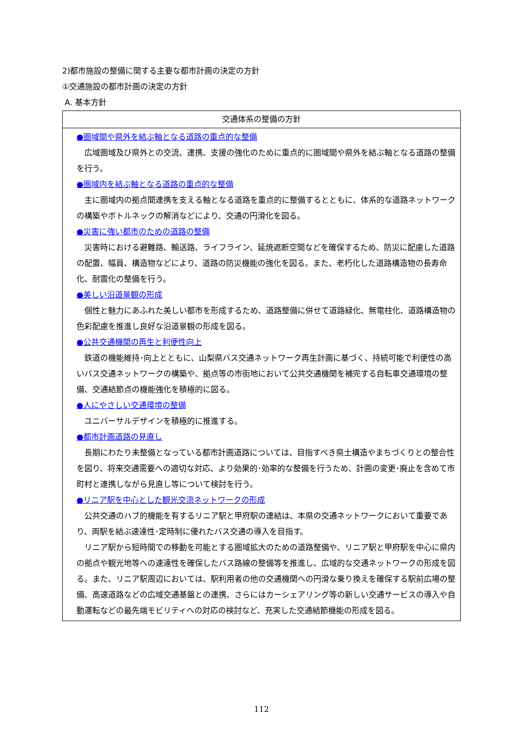2)都市施設の整備に関する主要な都市計画の決定の方針
①交通施設の都市計画の決定の方針
A. 基本方針
| 交通体系の整備の方針 |
| --- |
| ●圏域間や県外を結ぶ軸となる道路の重点的な整備 広域圏域及び県外との交流、連携、支援の強化のために重点的に圏域間や県外を結ぶ軸となる道路の整備を行う。 ●圏域内を結ぶ軸となる道路の重点的な整備 主に圏域内の拠点間連携を支える軸となる道路を重点的に整備するとともに、体系的な道路ネットワークの構築やボトルネックの解消などにより、交通の円滑化を図る。 ●災害に強い都市のための道路の整備 災害時における避難路、輸送路、ライフライン、延焼遮断空間などを確保するため、防災に配慮した道路の配置、幅員、構造物などにより、道路の防災機能の強化を図る。また、老朽化した道路構造物の長寿命化、耐震化の整備を行う。 ●美しい沿道景観の形成 個性と魅力にあふれた美しい都市を形成するため、道路整備に併せて道路緑化、無電柱化、道路構造物の色彩配慮を推進し良好な沿道景観の形成を図る。 ●公共交通機関の再生と利便性向上 鉄道の機能維持･向上とともに、山梨県バス交通ネットワーク再生計画に基づく、持続可能で利便性の高いバス交通ネットワークの構築や、拠点等の市街地において公共交通機関を補完する自転車交通環境の整備、交通結節点の機能強化を積極的に図る。 ●人にやさしい交通環境の整備 ユニバーサルデザインを積極的に推進する。 ●都市計画道路の見直し 長期にわたり未整備となっている都市計画道路については、目指すべき県土構造やまちづくりとの整合性を図り、将来交通需要への適切な対応、より効果的･効率的な整備を行うため、計画の変更･廃止を含めて市町村と連携しながら見直し等について検討を行う。 ●リニア駅を中心とした観光交流ネットワークの形成 公共交通のハブ的機能を有するリニア駅と甲府駅の連結は、本県の交通ネットワークにおいて重要であり、両駅を結ぶ速達性･定時制に優れたバス交通の導入を目指す。 リニア駅から短時間での移動を可能とする圏域拡大のための道路整備や、リニア駅と甲府駅を中心に県内の拠点や観光地等への速達性を確保したバス路線の整備等を推進し、広域的な交通ネットワークの形成を図る。また、リニア駅周辺においては、駅利用者の他の交通機関への円滑な乗り換えを確保する駅前広場の整備、高速道路などの広域交通基盤との連携、さらにはカーシェアリング等の新しい交通サービスの導入や自動運転などの最先端モビリティへの対応の検討など、充実した交通結節機能の形成を図る。 |
112